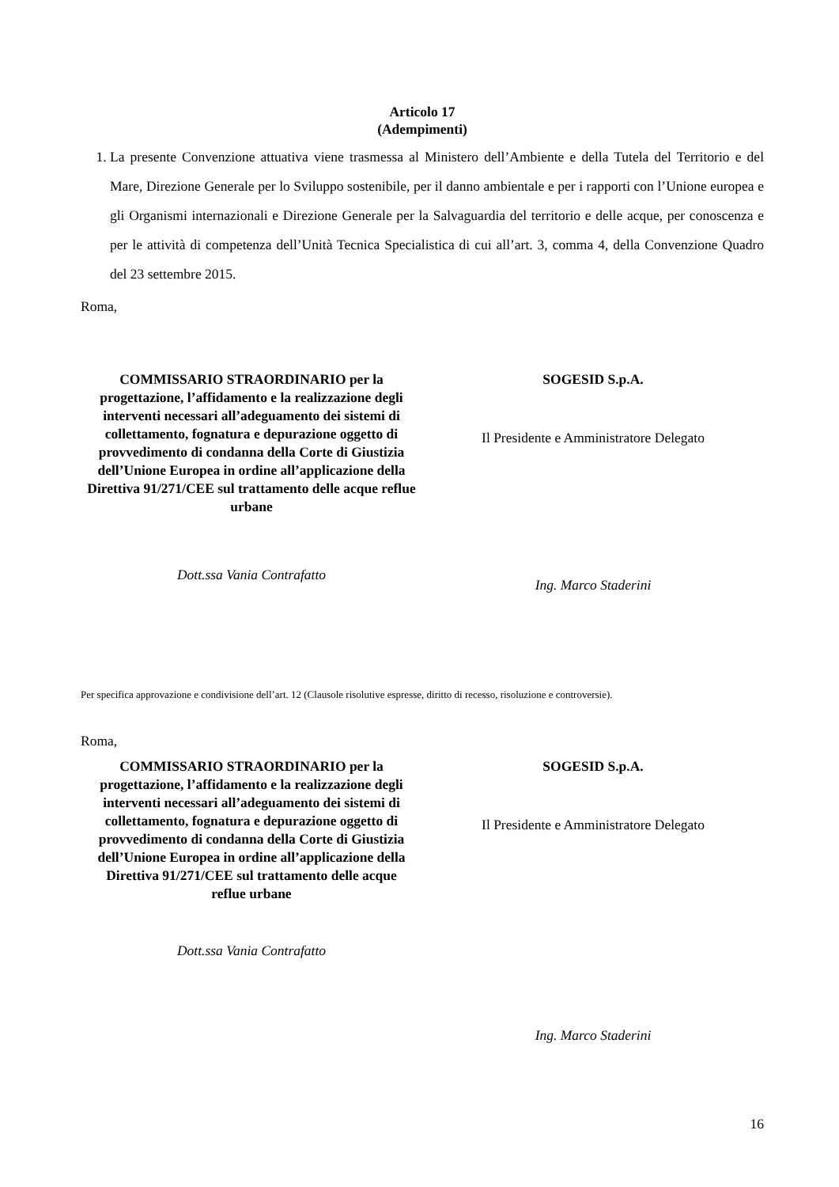Articolo 17
(Adempimenti)
1. La presente Convenzione attuativa viene trasmessa al Ministero dell’Ambiente e della Tutela del Territorio e del Mare, Direzione Generale per lo Sviluppo sostenibile, per il danno ambientale e per i rapporti con l’Unione europea e gli Organismi internazionali e Direzione Generale per la Salvaguardia del territorio e delle acque, per conoscenza e per le attività di competenza dell’Unità Tecnica Specialistica di cui all’art. 3, comma 4, della Convenzione Quadro del 23 settembre 2015.
Roma,
COMMISSARIO STRAORDINARIO per la progettazione, l’affidamento e la realizzazione degli interventi necessari all’adeguamento dei sistemi di collettamento, fognatura e depurazione oggetto di provvedimento di condanna della Corte di Giustizia dell’Unione Europea in ordine all’applicazione della Direttiva 91/271/CEE sul trattamento delle acque reflue urbane
Dott.ssa Vania Contrafatto
SOGESID S.p.A.
Il Presidente e Amministratore Delegato
Ing. Marco Staderini
Per specifica approvazione e condivisione dell’art. 12 (Clausole risolutive espresse, diritto di recesso, risoluzione e controversie).
Roma,
COMMISSARIO STRAORDINARIO per la progettazione, l’affidamento e la realizzazione degli interventi necessari all’adeguamento dei sistemi di collettamento, fognatura e depurazione oggetto di provvedimento di condanna della Corte di Giustizia dell’Unione Europea in ordine all’applicazione della Direttiva 91/271/CEE sul trattamento delle acque reflue urbane
Dott.ssa Vania Contrafatto
SOGESID S.p.A.
Il Presidente e Amministratore Delegato
Ing. Marco Staderini
16